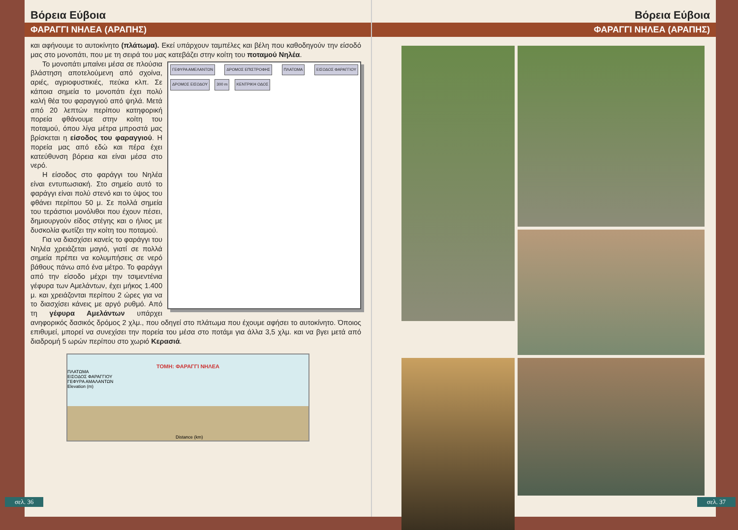Βόρεια Εύβοια
ΦΑΡΑΓΓΙ ΝΗΛΕΑ (ΑΡΑΠΗΣ)
και αφήνουμε το αυτοκίνητο (πλάτωμα). Εκεί υπάρχουν ταμπέλες και βέλη που καθοδηγούν την είσοδό μας στο μονοπάτι, που με τη σειρά του μας κατεβάζει στην κοίτη του ποταμού Νηλέα.
ΓΕΦΥΡΑ ΑΜΕΛΑΝΤΩΝ ΔΡΟΜΟΣ ΕΠΙΣΤΡΟΦΗΣ ΠΛΑΤΩΜΑ ΕΙΣΟΔΟΣ ΦΑΡΑΓΓΙΟΥ ΔΡΟΜΟΣ ΕΙΣΟΔΟΥ 300 m ΚΕΝΤΡΙΚΗ ΟΔΟΣ
Το μονοπάτι μπαίνει μέσα σε πλούσια βλάστηση αποτελούμενη από σχοίνα, αριές, αγριοφυστικιές, πεύκα κλπ. Σε κάποια σημεία το μονοπάτι έχει πολύ καλή θέα του φαραγγιού από ψηλά. Μετά από 20 λεπτών περίπου κατηφορική πορεία φθάνουμε στην κοίτη του ποταμού, όπου λίγα μέτρα μπροστά μας βρίσκεται η είσοδος του φαραγγιού. Η πορεία μας από εδώ και πέρα έχει κατεύθυνση βόρεια και είναι μέσα στο νερό.
Η είσοδος στο φαράγγι του Νηλέα είναι εντυπωσιακή. Στο σημείο αυτό το φαράγγι είναι πολύ στενό και το ύψος του φθάνει περίπου 50 μ. Σε πολλά σημεία του τεράστιοι μονόλιθοι που έχουν πέσει, δημιουργούν είδος στέγης και ο ήλιος με δυσκολία φωτίζει την κοίτη του ποταμού.
Για να διασχίσει κανείς το φαράγγι του Νηλέα χρειάζεται μαγιό, γιατί σε πολλά σημεία πρέπει να κολυμπήσεις σε νερό βάθους πάνω από ένα μέτρο. Το φαράγγι από την είσοδο μέχρι την τσιμεντένια γέφυρα των Αμελάντων, έχει μήκος 1.400 μ. και χρειάζονται περίπου 2 ώρες για να το διασχίσει κάνεις με αργό ρυθμό. Από τη γέφυρα Αμελάντων υπάρχει ανηφορικός δασικός δρόμος 2 χλμ., που οδηγεί στο πλάτωμα που έχουμε αφήσει το αυτοκίνητο. Όποιος επιθυμεί, μπορεί να συνεχίσει την πορεία του μέσα στο ποτάμι για άλλα 3,5 χλμ. και να βγει μετά από διαδρομή 5 ωρών περίπου στο χωριό Κερασιά.
ΤΟΜΗ: ΦΑΡΑΓΓΙ ΝΗΛΕΑ
ΠΛΑΤΩΜΑ
ΕΙΣΟΔΟΣ ΦΑΡΑΓΓΙΟΥ
ΓΕΦΥΡΑ ΑΜΑΛΑΝΤΩΝ
Elevation (m)
Distance (km)
σελ. 36
Βόρεια Εύβοια
ΦΑΡΑΓΓΙ ΝΗΛΕΑ (ΑΡΑΠΗΣ)
σελ. 37